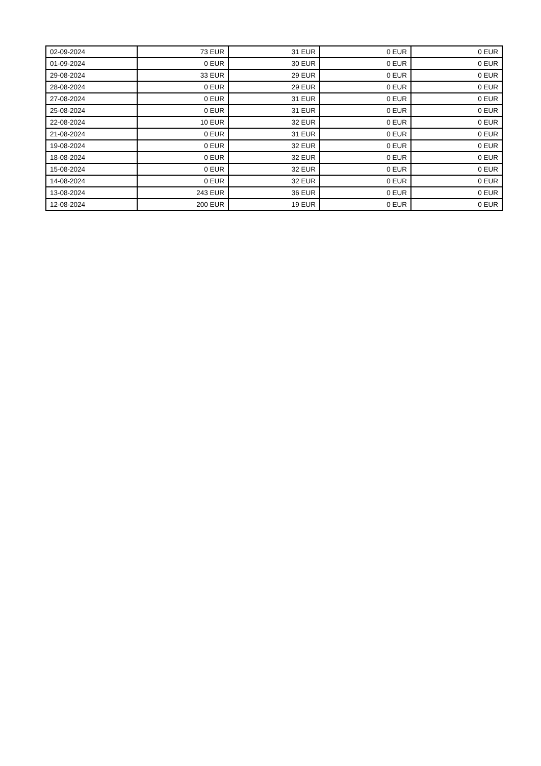| 02-09-2024 | 73 EUR | 31 EUR | 0 EUR | 0 EUR |
| 01-09-2024 | 0 EUR | 30 EUR | 0 EUR | 0 EUR |
| 29-08-2024 | 33 EUR | 29 EUR | 0 EUR | 0 EUR |
| 28-08-2024 | 0 EUR | 29 EUR | 0 EUR | 0 EUR |
| 27-08-2024 | 0 EUR | 31 EUR | 0 EUR | 0 EUR |
| 25-08-2024 | 0 EUR | 31 EUR | 0 EUR | 0 EUR |
| 22-08-2024 | 10 EUR | 32 EUR | 0 EUR | 0 EUR |
| 21-08-2024 | 0 EUR | 31 EUR | 0 EUR | 0 EUR |
| 19-08-2024 | 0 EUR | 32 EUR | 0 EUR | 0 EUR |
| 18-08-2024 | 0 EUR | 32 EUR | 0 EUR | 0 EUR |
| 15-08-2024 | 0 EUR | 32 EUR | 0 EUR | 0 EUR |
| 14-08-2024 | 0 EUR | 32 EUR | 0 EUR | 0 EUR |
| 13-08-2024 | 243 EUR | 36 EUR | 0 EUR | 0 EUR |
| 12-08-2024 | 200 EUR | 19 EUR | 0 EUR | 0 EUR |